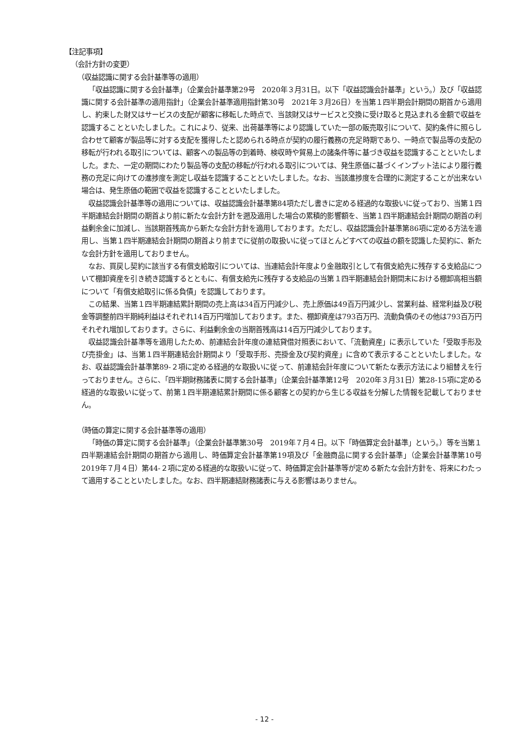【注記事項】
（会計方針の変更）
（収益認識に関する会計基準等の適用）
「収益認識に関する会計基準」（企業会計基準第29号　2020年３月31日。以下「収益認識会計基準」という。）及び「収益認識に関する会計基準の適用指針」（企業会計基準適用指針第30号　2021年３月26日）を当第１四半期会計期間の期首から適用し、約束した財又はサービスの支配が顧客に移転した時点で、当該財又はサービスと交換に受け取ると見込まれる金額で収益を認識することといたしました。これにより、従来、出荷基準等により認識していた一部の販売取引について、契約条件に照らし合わせて顧客が製品等に対する支配を獲得したと認められる時点が契約の履行義務の充足時期であり、一時点で製品等の支配の移転が行われる取引については、顧客への製品等の到着時、検収時や貿易上の諸条件等に基づき収益を認識することといたしました。また、一定の期間にわたり製品等の支配の移転が行われる取引については、発生原価に基づくインプット法により履行義務の充足に向けての進捗度を測定し収益を認識することといたしました。なお、当該進捗度を合理的に測定することが出来ない場合は、発生原価の範囲で収益を認識することといたしました。
収益認識会計基準等の適用については、収益認識会計基準第84項ただし書きに定める経過的な取扱いに従っており、当第１四半期連結会計期間の期首より前に新たな会計方針を遡及適用した場合の累積的影響額を、当第１四半期連結会計期間の期首の利益剰余金に加減し、当該期首残高から新たな会計方針を適用しております。ただし、収益認識会計基準第86項に定める方法を適用し、当第１四半期連結会計期間の期首より前までに従前の取扱いに従ってほとんどすべての収益の額を認識した契約に、新たな会計方針を適用しておりません。
なお、買戻し契約に該当する有償支給取引については、当連結会計年度より金融取引として有償支給先に残存する支給品について棚卸資産を引き続き認識するとともに、有償支給先に残存する支給品の当第１四半期連結会計期間末における棚卸高相当額について「有償支給取引に係る負債」を認識しております。
この結果、当第１四半期連結累計期間の売上高は34百万円減少し、売上原価は49百万円減少し、営業利益、経常利益及び税金等調整前四半期純利益はそれぞれ14百万円増加しております。また、棚卸資産は793百万円、流動負債のその他は793百万円それぞれ増加しております。さらに、利益剰余金の当期首残高は14百万円減少しております。
収益認識会計基準等を適用したため、前連結会計年度の連結貸借対照表において、「流動資産」に表示していた「受取手形及び売掛金」は、当第１四半期連結会計期間より「受取手形、売掛金及び契約資産」に含めて表示することといたしました。なお、収益認識会計基準第89-２項に定める経過的な取扱いに従って、前連結会計年度について新たな表示方法により組替えを行っておりません。さらに、「四半期財務諸表に関する会計基準」（企業会計基準第12号　2020年３月31日）第28-15項に定める経過的な取扱いに従って、前第１四半期連結累計期間に係る顧客との契約から生じる収益を分解した情報を記載しておりません。
（時価の算定に関する会計基準等の適用）
「時価の算定に関する会計基準」（企業会計基準第30号　2019年７月４日。以下「時価算定会計基準」という。）等を当第１四半期連結会計期間の期首から適用し、時価算定会計基準第19項及び「金融商品に関する会計基準」（企業会計基準第10号　2019年７月４日）第44-２項に定める経過的な取扱いに従って、時価算定会計基準等が定める新たな会計方針を、将来にわたって適用することといたしました。なお、四半期連結財務諸表に与える影響はありません。
- 12 -